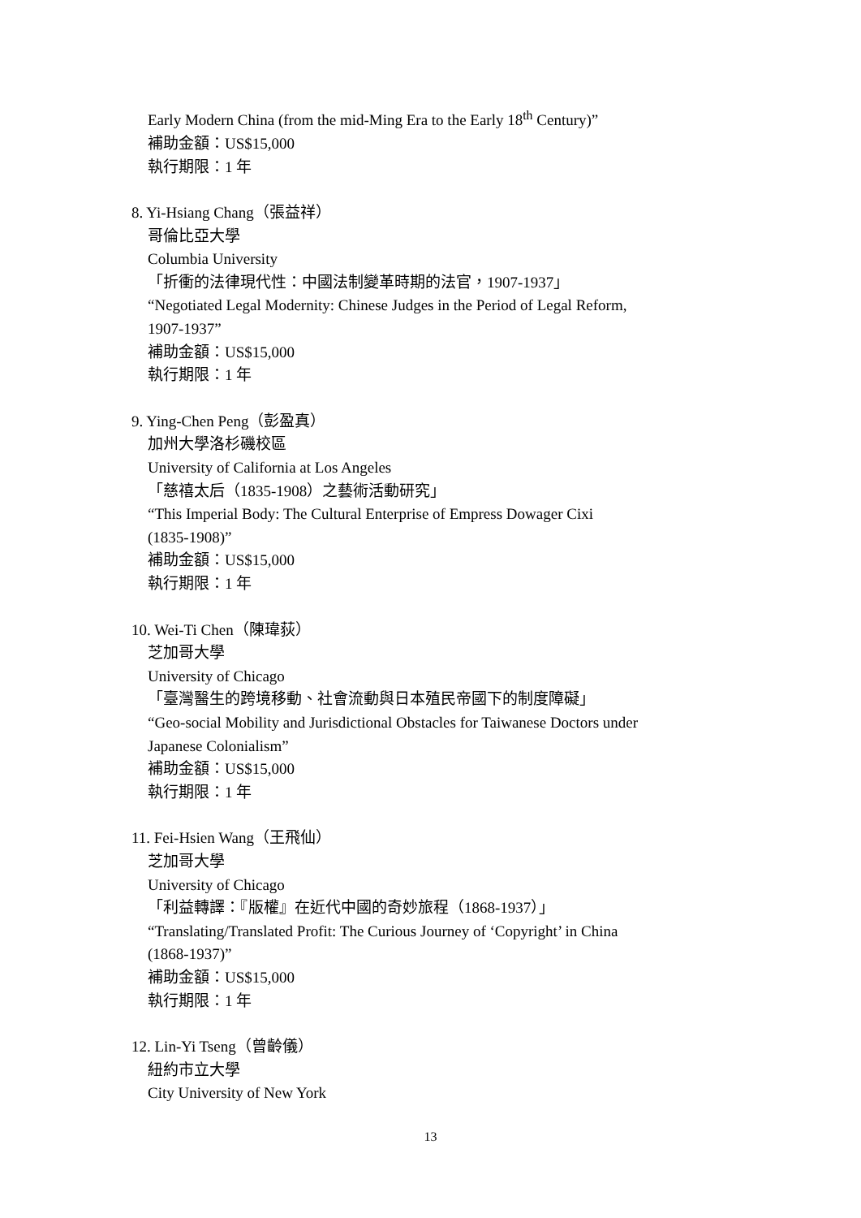Early Modern China (from the mid-Ming Era to the Early 18<sup>th</sup> Century)”
補助金額：US$15,000
執行期限：1 年
8. Yi-Hsiang Chang（張益祥）
哥倫比亞大學
Columbia University
「折衝的法律現代性：中國法制變革時期的法官，1907-1937」
“Negotiated Legal Modernity: Chinese Judges in the Period of Legal Reform,
1907-1937”
補助金額：US$15,000
執行期限：1 年
9. Ying-Chen Peng（彭盈真）
加州大學洛杉磯校區
University of California at Los Angeles
「慈禧太后（1835-1908）之藝術活動研究」
“This Imperial Body: The Cultural Enterprise of Empress Dowager Cixi
(1835-1908)”
補助金額：US$15,000
執行期限：1 年
10. Wei-Ti Chen（陳瑋荻）
芝加哥大學
University of Chicago
「臺灣醫生的跨境移動、社會流動與日本殖民帝國下的制度障礙」
“Geo-social Mobility and Jurisdictional Obstacles for Taiwanese Doctors under
Japanese Colonialism”
補助金額：US$15,000
執行期限：1 年
11. Fei-Hsien Wang（王飛仙）
芝加哥大學
University of Chicago
「利益轉譯：『版權』在近代中國的奇妙旅程（1868-1937）」
“Translating/Translated Profit: The Curious Journey of ‘Copyright’ in China
(1868-1937)”
補助金額：US$15,000
執行期限：1 年
12. Lin-Yi Tseng（曾齡儀）
紐約市立大學
City University of New York
13